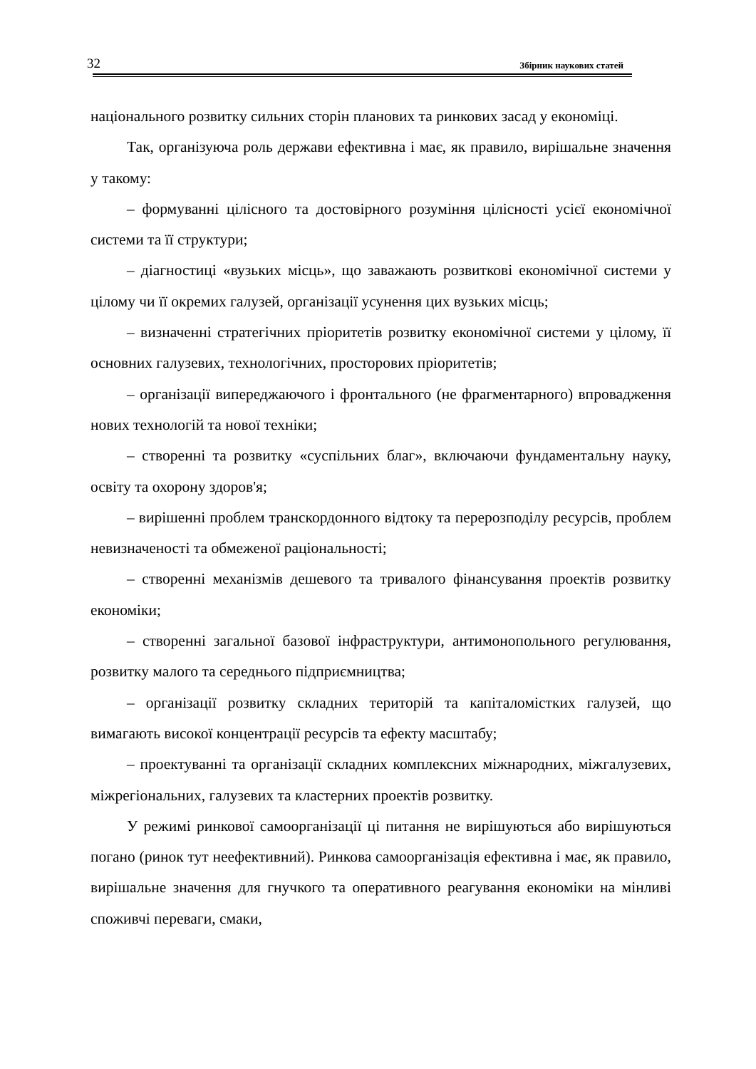32 Збірник наукових статей
національного розвитку сильних сторін планових та ринкових засад у економіці.
Так, організуюча роль держави ефективна і має, як правило, вирішальне значення у такому:
– формуванні цілісного та достовірного розуміння цілісності усієї економічної системи та її структури;
– діагностиці «вузьких місць», що заважають розвиткові економічної системи у цілому чи її окремих галузей, організації усунення цих вузьких місць;
– визначенні стратегічних пріоритетів розвитку економічної системи у цілому, її основних галузевих, технологічних, просторових пріоритетів;
– організації випереджаючого і фронтального (не фрагментарного) впровадження нових технологій та нової техніки;
– створенні та розвитку «суспільних благ», включаючи фундаментальну науку, освіту та охорону здоров'я;
– вирішенні проблем транскордонного відтоку та перерозподілу ресурсів, проблем невизначеності та обмеженої раціональності;
– створенні механізмів дешевого та тривалого фінансування проектів розвитку економіки;
– створенні загальної базової інфраструктури, антимонопольного регулювання, розвитку малого та середнього підприємництва;
– організації розвитку складних територій та капіталомістких галузей, що вимагають високої концентрації ресурсів та ефекту масштабу;
– проектуванні та організації складних комплексних міжнародних, міжгалузевих, міжрегіональних, галузевих та кластерних проектів розвитку.
У режимі ринкової самоорганізації ці питання не вирішуються або вирішуються погано (ринок тут неефективний). Ринкова самоорганізація ефективна і має, як правило, вирішальне значення для гнучкого та оперативного реагування економіки на мінливі споживчі переваги, смаки,